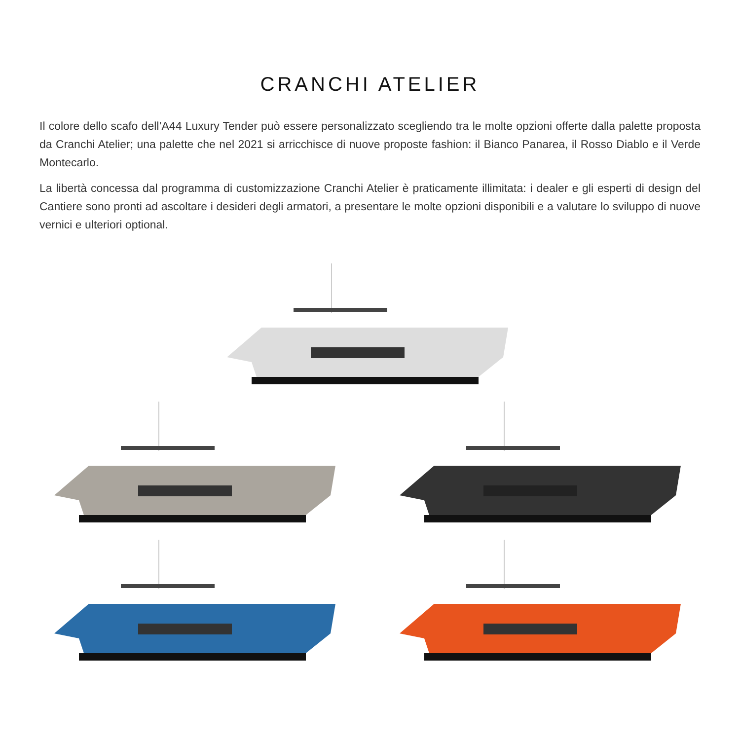CRANCHI ATELIER
Il colore dello scafo dell’A44 Luxury Tender può essere personalizzato scegliendo tra le molte opzioni offerte dalla palette proposta da Cranchi Atelier; una palette che nel 2021 si arricchisce di nuove proposte fashion: il Bianco Panarea, il Rosso Diablo e il Verde Montecarlo.
La libertà concessa dal programma di customizzazione Cranchi Atelier è praticamente illimitata: i dealer e gli esperti di design del Cantiere sono pronti ad ascoltare i desideri degli armatori, a presentare le molte opzioni disponibili e a valutare lo sviluppo di nuove vernici e ulteriori optional.